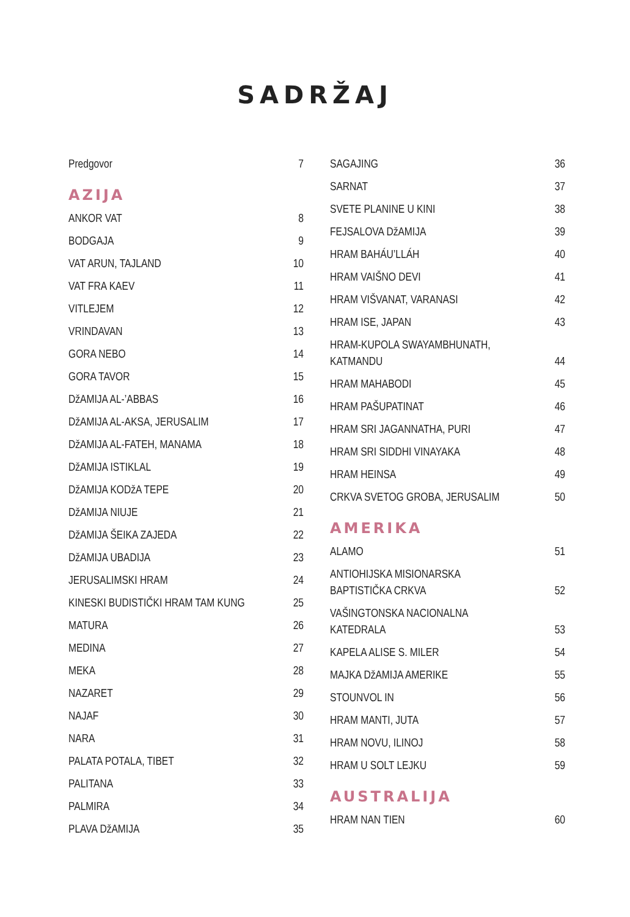SADRŽAJ
Predgovor 7
AZIJA
ANKOR VAT 8
BODGAJA 9
VAT ARUN, TAJLAND 10
VAT FRA KAEV 11
VITLEJEM 12
VRINDAVAN 13
GORA NEBO 14
GORA TAVOR 15
DžAMIJA AL-’ABBAS 16
DžAMIJA AL-AKSA, JERUSALIM 17
DžAMIJA AL-FATEH, MANAMA 18
DžAMIJA ISTIKLAL 19
DžAMIJA KODžA TEPE 20
DžAMIJA NIUJE 21
DžAMIJA ŠEIKA ZAJEDA 22
DžAMIJA UBADIJA 23
JERUSALIMSKI HRAM 24
KINESKI BUDISTIČKI HRAM TAM KUNG 25
MATURA 26
MEDINA 27
MEKA 28
NAZARET 29
NAJAF 30
NARA 31
PALATA POTALA, TIBET 32
PALITANA 33
PALMIRA 34
PLAVA DžAMIJA 35
SAGAJING 36
SARNAT 37
SVETE PLANINE U KINI 38
FEJSALOVA DžAMIJA 39
HRAM BAHÁU’LLÁH 40
HRAM VAIŠNO DEVI 41
HRAM VIŠVANAT, VARANASI 42
HRAM ISE, JAPAN 43
HRAM-KUPOLA SWAYAMBHUNATH,
KATMANDU 44
HRAM MAHABODI 45
HRAM PAŠUPATINAT 46
HRAM SRI JAGANNATHA, PURI 47
HRAM SRI SIDDHI VINAYAKA 48
HRAM HEINSA 49
CRKVA SVETOG GROBA, JERUSALIM 50
AMERIKA
ALAMO 51
ANTIOHIJSKA MISIONARSKA
BAPTISTIČKA CRKVA 52
VAŠINGTONSKA NACIONALNA
KATEDRALA 53
KAPELA ALISE S. MILER 54
MAJKA DžAMIJA AMERIKE 55
STOUNVOL IN 56
HRAM MANTI, JUTA 57
HRAM NOVU, ILINOJ 58
HRAM U SOLT LEJKU 59
AUSTRALIJA
HRAM NAN TIEN 60